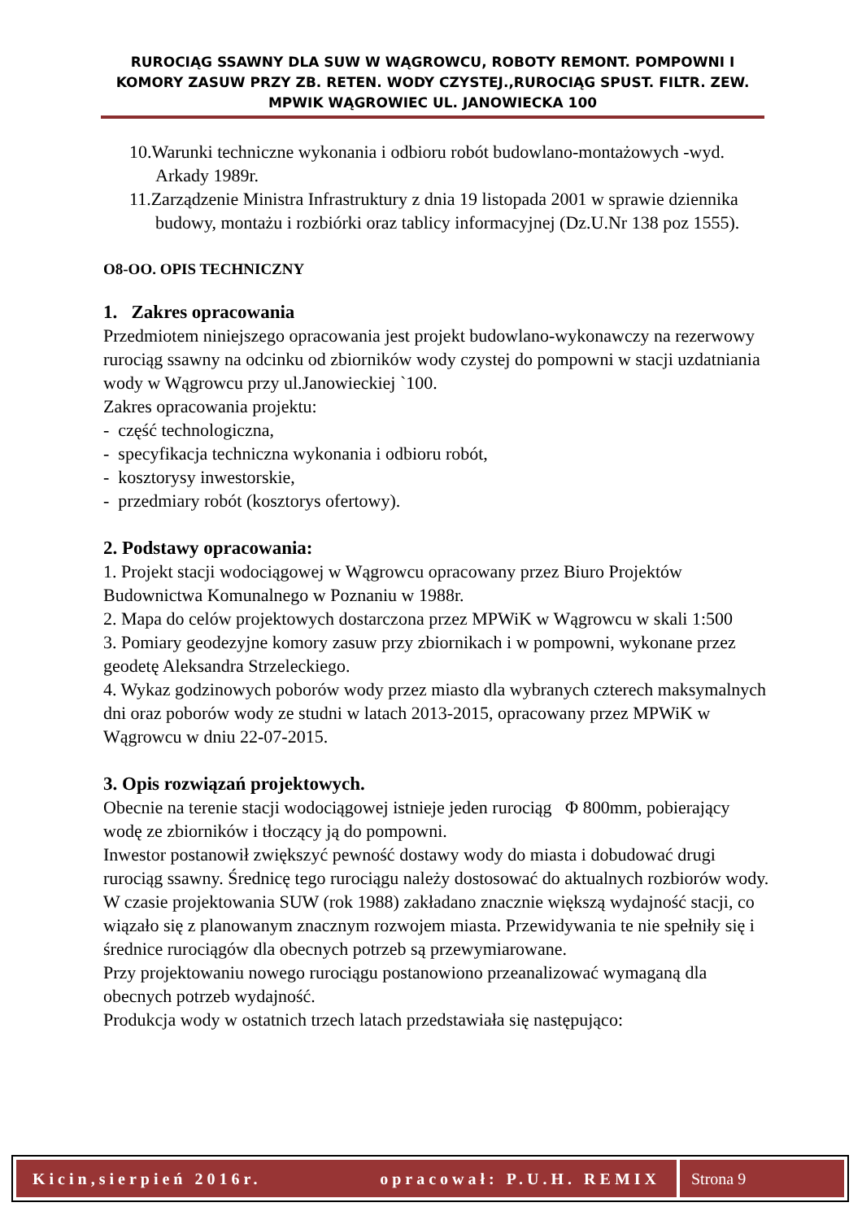RUROCIĄG SSAWNY DLA SUW W WĄGROWCU, ROBOTY REMONT. POMPOWNI I KOMORY ZASUW PRZY ZB. RETEN. WODY CZYSTEJ.,RUROCIĄG SPUST. FILTR. ZEW. MPWIK WĄGROWIEC UL. JANOWIECKA 100
10.Warunki techniczne wykonania i odbioru robót budowlano-montażowych -wyd. Arkady 1989r.
11.Zarządzenie Ministra Infrastruktury z dnia 19 listopada 2001 w sprawie dziennika budowy, montażu i rozbiórki oraz tablicy informacyjnej (Dz.U.Nr 138 poz 1555).
O8-OO. OPIS TECHNICZNY
1. Zakres opracowania
Przedmiotem niniejszego opracowania jest projekt budowlano-wykonawczy na rezerwowy rurociąg ssawny na odcinku od zbiorników wody czystej do pompowni w stacji uzdatniania wody w Wągrowcu przy ul.Janowieckiej `100.
Zakres opracowania projektu:
- część technologiczna,
- specyfikacja techniczna wykonania i odbioru robót,
- kosztorysy inwestorskie,
- przedmiary robót (kosztorys ofertowy).
2. Podstawy opracowania:
1. Projekt stacji wodociągowej w Wągrowcu opracowany przez Biuro Projektów Budownictwa Komunalnego w Poznaniu w 1988r.
2. Mapa do celów projektowych dostarczona przez MPWiK w Wągrowcu w skali 1:500
3. Pomiary geodezyjne komory zasuw przy zbiornikach i w pompowni, wykonane przez geodetę Aleksandra Strzeleckiego.
4. Wykaz godzinowych poborów wody przez miasto dla wybranych czterech maksymalnych dni oraz poborów wody ze studni w latach 2013-2015, opracowany przez MPWiK w Wągrowcu w dniu 22-07-2015.
3. Opis rozwiązań projektowych.
Obecnie na terenie stacji wodociągowej istnieje jeden rurociąg Φ 800mm, pobierający wodę ze zbiorników i tłoczący ją do pompowni.
Inwestor postanowił zwiększyć pewność dostawy wody do miasta i dobudować drugi rurociąg ssawny. Średnicę tego rurociągu należy dostosować do aktualnych rozbiorów wody.
W czasie projektowania SUW (rok 1988) zakładano znacznie większą wydajność stacji, co wiązało się z planowanym znacznym rozwojem miasta. Przewidywania te nie spełniły się i średnice rurociągów dla obecnych potrzeb są przewymiarowane.
Przy projektowaniu nowego rurociągu postanowiono przeanalizować wymaganą dla obecnych potrzeb wydajność.
Produkcja wody w ostatnich trzech latach przedstawiała się następująco:
Kicin,sierpień 2016r. opracował: P.U.H. REMIX
Strona 9